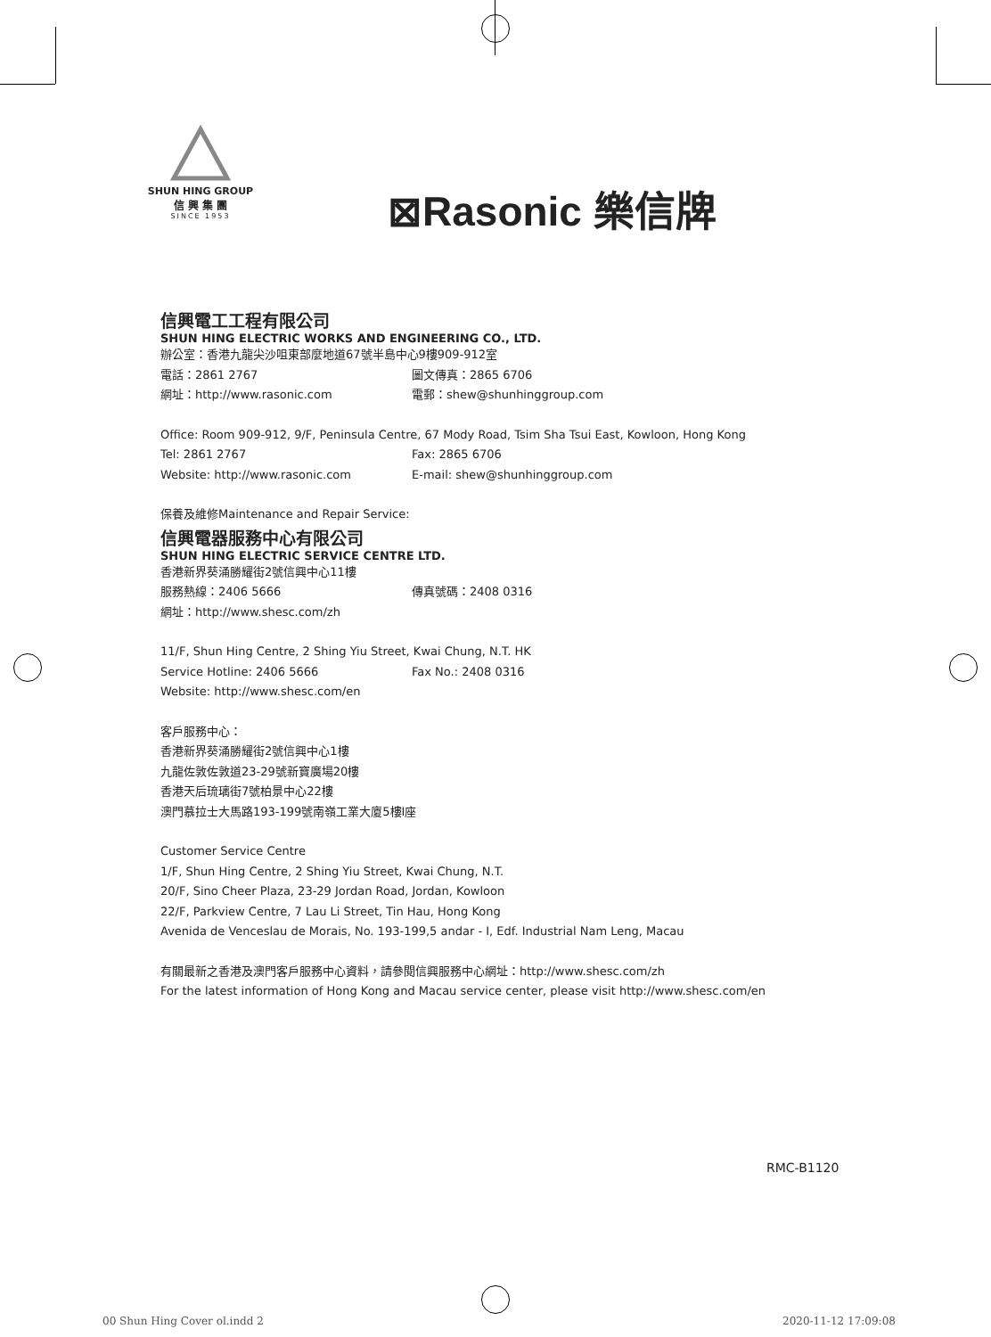SHUN HING GROUP
信 興 集 團
SINCE 1953
⊠Rasonic 樂信牌
信興電工工程有限公司
SHUN HING ELECTRIC WORKS AND ENGINEERING CO., LTD.
辦公室：香港九龍尖沙咀東部麼地道67號半島中心9樓909-912室
電話：2861 2767 圖文傳真：2865 6706
網址：http://www.rasonic.com 電郵：shew@shunhinggroup.com
Office: Room 909-912, 9/F, Peninsula Centre, 67 Mody Road, Tsim Sha Tsui East, Kowloon, Hong Kong
Tel: 2861 2767 Fax: 2865 6706
Website: http://www.rasonic.com E-mail: shew@shunhinggroup.com
保養及維修Maintenance and Repair Service:
信興電器服務中心有限公司
SHUN HING ELECTRIC SERVICE CENTRE LTD.
香港新界葵涌勝耀街2號信興中心11樓
服務熱線：2406 5666 傳真號碼：2408 0316
網址：http://www.shesc.com/zh
11/F, Shun Hing Centre, 2 Shing Yiu Street, Kwai Chung, N.T. HK
Service Hotline: 2406 5666 Fax No.: 2408 0316
Website: http://www.shesc.com/en
客戶服務中心：
香港新界葵涌勝耀街2號信興中心1樓
九龍佐敦佐敦道23-29號新寶廣場20樓
香港天后琉璃街7號柏景中心22樓
澳門慕拉士大馬路193-199號南嶺工業大廈5樓I座
Customer Service Centre
1/F, Shun Hing Centre, 2 Shing Yiu Street, Kwai Chung, N.T.
20/F, Sino Cheer Plaza, 23-29 Jordan Road, Jordan, Kowloon
22/F, Parkview Centre, 7 Lau Li Street, Tin Hau, Hong Kong
Avenida de Venceslau de Morais, No. 193-199,5 andar - I, Edf. Industrial Nam Leng, Macau
有關最新之香港及澳門客戶服務中心資料，請參閱信興服務中心網址：http://www.shesc.com/zh
For the latest information of Hong Kong and Macau service center, please visit http://www.shesc.com/en
RMC-B1120
00 Shun Hing Cover ol.indd 2 2020-11-12 17:09:08